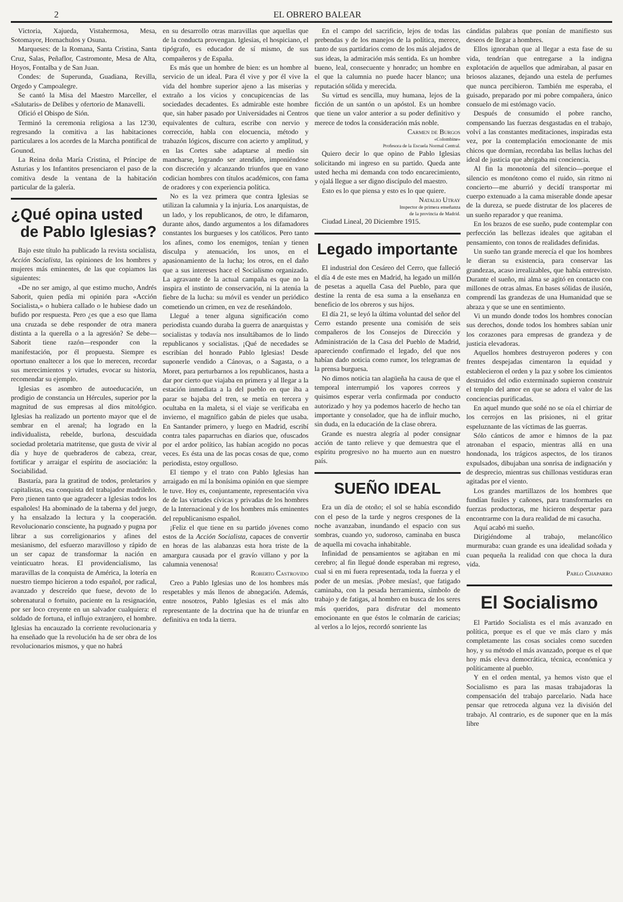2 EL OBRERO BALEAR
Victoria, Xajueda, Vistahermosa, Mesa, Sotomayor, Hornachulos y Osuna.
Marqueses: de la Romana, Santa Cristina, Santa Cruz, Salas, Peñaflor, Castromonte, Mesa de Alta, Hoyos, Fontalba y de San Juan.
Condes: de Superunda, Guadiana, Revilla, Orgedo y Campoalegre.
Se cantó la Misa del Maestro Marceller, el «Salutaris» de Delibes y ofertorio de Manavelli.
Ofició el Obispo de Sión.
Terminó la ceremonia religiosa a las 12'30, regresando la comitiva a las habitaciones particulares a los acordes de la Marcha pontifical de Gounod.
La Reina doña María Cristina, el Príncipe de Asturias y los Infantitos presenciaron el paso de la comitiva desde la ventana de la habitación particular de la galería.
¿Qué opina usted
de Pablo Iglesias?
Bajo este título ha publicado la revista socialista, Acción Socialista, las opiniones de los hombres y mujeres más eminentes, de las que copiamos las siguientes:
«De no ser amigo, al que estimo mucho, Andrés Saborit, quien pedía mi opinión para «Acción Socialista,» o hubiera callado o le hubiese dado un bufido por respuesta. Pero ¿es que a eso que llama una cruzada se debe responder de otra manera distinta a la querella o a la agresión? Se debe—Saborit tiene razón—responder con la manifestación, por él propuesta. Siempre es oportuno enaltecer a los que lo merecen, recordar sus merecimientos y virtudes, evocar su historia, recomendar su ejemplo.
Iglesias es asombro de autoeducación, un prodigio de constancia un Hércules, superior por la magnitud de sus empresas al dios mitológico. Iglesias ha realizado un portento mayor que el de sembrar en el arenal; ha logrado en la individualista, rebelde, burlona, descuidada sociedad proletaria matritense, que gusta de vivir al día y huye de quebraderos de cabeza, crear, fortificar y arraigar el espíritu de asociación: la Sociabilidad.
Bastaría, para la gratitud de todos, proletarios y capitalistas, esa conquista del trabajador madrileño. Pero ¡tienen tanto que agradecer a Iglesias todos los españoles! Ha abominado de la taberna y del juego, y ha ensalzado la lectura y la cooperación. Revolucionario consciente, ha pugnado y pugna por librar a sus correligionarios y afines del mesianismo, del esfuerzo maravilloso y rápido de un ser capaz de transformar la nación en veinticuatro horas. El providencialismo, las maravillas de la conquista de América, la lotería en nuestro tiempo hicieron a todo español, por radical, avanzado y descreído que fuese, devoto de lo sobrenatural o fortuito, paciente en la resignación, por ser loco creyente en un salvador cualquiera: el soldado de fortuna, el influjo extranjero, el hombre. Iglesias ha encauzado la corriente revolucionaria y ha enseñado que la revolución ha de ser obra de los revolucionarios mismos, y que no habrá
en su desarrollo otras maravillas que aquellas que de la conducta provengan. Iglesias, el hospiciano, el tipógrafo, es educador de sí mismo, de sus compañeros y de España.
Es más que un hombre de bien: es un hombre al servicio de un ideal. Para él vive y por él vive la vida del hombre superior ajeno a las miserias y extraño a los vicios y concupicencias de las sociedades decadentes. Es admirable este hombre que, sin haber pasado por Universidades ni Centros equivalentes de cultura, escribe con nervio y corrección, habla con elocuencia, método y trabazón lógicos, discurre con acierto y amplitud, y en las Cortes sabe adaptarse al medio sin mancharse, logrando ser atendido, imponiéndose con discreción y alcanzando triunfos que en vano codician hombres con títulos académicos, con fama de oradores y con experiencia política.
No es la vez primera que contra Iglesias se utilizan la calumnia y la injuria. Los anarquistas, de un lado, y los republicanos, de otro, le difamaron, durante años, dando argumentos a los difamadores constantes los burgueses y los católicos. Pero tanto los afines, como los enemigos, tenían y tienen disculpa y atenuación, los unos, en el apasionamiento de la lucha; los otros, en el daño que a sus intereses hace el Socialismo organizado. La agravante de la actual campaña es que no la inspira el instinto de conservación, ni la atenúa la fiebre de la lucha: su móvil es vender un periódico cometiendo un crimen, en vez de reseñándolo.
Llegué a tener alguna significación como periodista cuando duraba la guerra de anarquistas y socialistas y todavía nos insultábamos de lo lindo republicanos y socialistas. ¡Qué de necedades se escribían del honrado Pablo Iglesias! Desde suponerle vendido a Cánovas, o a Sagasta, o a Moret, para perturbarnos a los republicanos, hasta a dar por cierto que viajaba en primera y al llegar a la estación inmediata a la del pueblo en que iba a parar se bajaba del tren, se metía en tercera y ocultaba en la maleta, si el viaje se verificaba en invierno, el magnífico gabán de pieles que usaba. En Santander primero, y luego en Madrid, escribí contra tales paparruchas en diarios que, ofuscados por el ardor político, las habían acogido no pocas veces. Es ésta una de las pocas cosas de que, como periodista, estoy orgulloso.
El tiempo y el trato con Pablo Iglesias han arraigado en mí la bonísima opinión en que siempre le tuve. Hoy es, conjuntamente, representación viva de de las virtudes cívicas y privadas de los hombres de la Internacional y de los hombres más eminentes del republicanismo español.
¡Feliz el que tiene en su partido jóvenes como estos de la Acción Socialista, capaces de convertir en horas de las alabanzas esta hora triste de la amargura causada por el gravío villano y por la calumnia venenosa!
Roberto Castrovido
Creo a Pablo Iglesias uno de los hombres más respetables y más llenos de abnegación. Además, entre nosotros, Pablo Iglesias es el más alto representante de la doctrina que ha de triunfar en definitiva en toda la tierra.
En el campo del sacrificio, lejos de todas las prebendas y de los manejos de la política, merece, tanto de sus partidarios como de los más alejados de sus ideas, la admiración más sentida. Es un hombre bueno, leal, consecuente y honrado; un hombre en el que la calumnia no puede hacer blanco; una reputación sólida y merecida.
Su virtud es sencilla, muy humana, lejos de la ficción de un santón o un apóstol. Es un hombre que tiene un valor anterior a su poder definitivo y merece de todos la consideración más noble.
Carmen de Burgos
«Colombine»
Profesora de la Escuela Normal Central.
Quiero decir lo que opino de Pablo Iglesias solicitando mi ingreso en su partido. Queda ante usted hecha mi demanda con todo encarecimiento, y ojalá llegue a ser digno discípulo del maestro.
Esto es lo que piensa y esto es lo que quiere.
Natalio Utray
Inspector de primera enseñanza
de la provincia de Madrid.
Ciudad Lineal, 20 Diciembre 1915.
Legado importante
El industrial don Cesáreo del Cerro, que falleció el día 4 de este mes en Madrid, ha legado un millón de pesetas a aquella Casa del Pueblo, para que destine la renta de esa suma a la enseñanza en beneficio de los obreros y sus hijos.
El día 21, se leyó la última voluntad del señor del Cerro estando presente una comisión de seis compañeros de los Consejos de Dirección y Administración de la Casa del Pueblo de Madrid, apareciendo confirmado el legado, del que nos habían dado noticia como rumor, los telegramas de la prensa burguesa.
No dimos noticia tan alagüeña ha causa de que el temporal interrumpió los vapores correos y quisimos esperar verla confirmada por conducto autorizado y hoy ya podemos hacerlo de hecho tan importante y consolador, que ha de influir mucho, sin duda, en la educación de la clase obrera.
Grande es nuestra alegría al poder consignar acción de tanto relieve y que demuestra que el espíritu progresivo no ha muerto aun en nuestro país.
SUEÑO IDEAL
Era un día de otoño; el sol se había escondido con el peso de la tarde y negros crespones de la noche avanzaban, inundando el espacio con sus sombras, cuando yo, sudoroso, caminaba en busca de aquella mi covacha inhabitable.
Infinidad de pensamientos se agitaban en mi cerebro; al fin llegué donde esperaban mi regreso, cual si en mi fuera representada, toda la fuerza y el poder de un mesías. ¡Pobre mesías!, que fatigado caminaba, con la pesada herramienta, símbolo de trabajo y de fatigas, al hombro en busca de los seres más queridos, para disfrutar del momento emocionante en que éstos le colmarán de caricias; al verlos a lo lejos, recordó sonriente las
cándidas palabras que ponían de manifiesto sus deseos de llegar a hombres.
Ellos ignoraban que al llegar a esta fase de su vida, tendrían que entregarse a la indigna explotación de aquellos que admiraban, al pasar en briosos alazanes, dejando una estela de perfumes que nunca percibieron. También me esperaba, el guisado, preparado por mi pobre compañera, único consuelo de mi estómago vacío.
Después de consumido el pobre rancho, compensando las fuerzas desgastadas en el trabajo, volví a las constantes meditaciones, inspiradas esta vez, por la contemplación emocionante de mis chicos que dormían, recordaba las bellas luchas del ideal de justicia que abrigaba mi conciencia.
Al fin la monotonía del silencio—porque el silencio es monótono como el ruido, sin ritmo ni concierto—me aburrió y decidí transportar mi cuerpo extenuado a la cama miserable donde apesar de la dureza, se puede distrutar de los placeres de un sueño reparador y que reanima.
En los brazos de ese sueño, pude contemplar con perfección las bellezas ideales que agitaban el pensamiento, con tonos de realidades definidas.
Un sueño tan grande merecía el que los hombres le dieran su existencia, para conservar las grandezas, acaso irrealizables, que había entrevisto. Durante el sueño, mi alma se agitó en contacto con millones de otras almas. En bases sólidas de ilusión, comprendí las grandezas de una Humanidad que se abraza y que se une en sentimiento.
Vi un mundo donde todos los hombres conocían sus derechos, donde todos los hombres sabían unir los corazones para empresas de grandeza y de justicia elevadoras.
Aquellos hombres destruyeron poderes y con frentes despejadas cimentaron la equidad y establecieron el orden y la paz y sobre los cimientos destruidos del odio exterminado supieron construir el templo del amor en que se adora el valor de las conciencias purificadas.
En aquel mundo que soñé no se oía el chirriar de los cerrojos en las prisiones, ni el gritar espeluznante de las víctimas de las guerras.
Sólo cánticos de amor e himnos de la paz atronaban el espacio, mientras allá en una hondonada, los trágicos aspectos, de los tiranos expulsados, dibujaban una sonrisa de indignación y de desprecio, mientras sus chillonas vestiduras eran agitadas por el viento.
Los grandes martillazos de los hombres que fundían fusiles y cañones, para transformarles en fuerzas productoras, me hicieron despertar para encontrarme con la dura realidad de mi casucha.
Aquí acabó mi sueño.
Dirigiéndome al trabajo, melancólico murmuraba: cuan grande es una idealidad soñada y cuan pequeña la realidad con que choca la dura vida.
Pablo Chaparro
El Socialismo
El Partido Socialista es el más avanzado en política, porque es el que ve más claro y más completamente las cosas sociales como suceden hoy, y su método el más avanzado, porque es el que hoy más eleva democrática, técnica, económica y políticamente al pueblo.
Y en el orden mental, ya hemos visto que el Socialismo es para las masas trabajadoras la compensación del trabajo parcelario. Nada hace pensar que retroceda alguna vez la división del trabajo. Al contrario, es de suponer que en la más libre